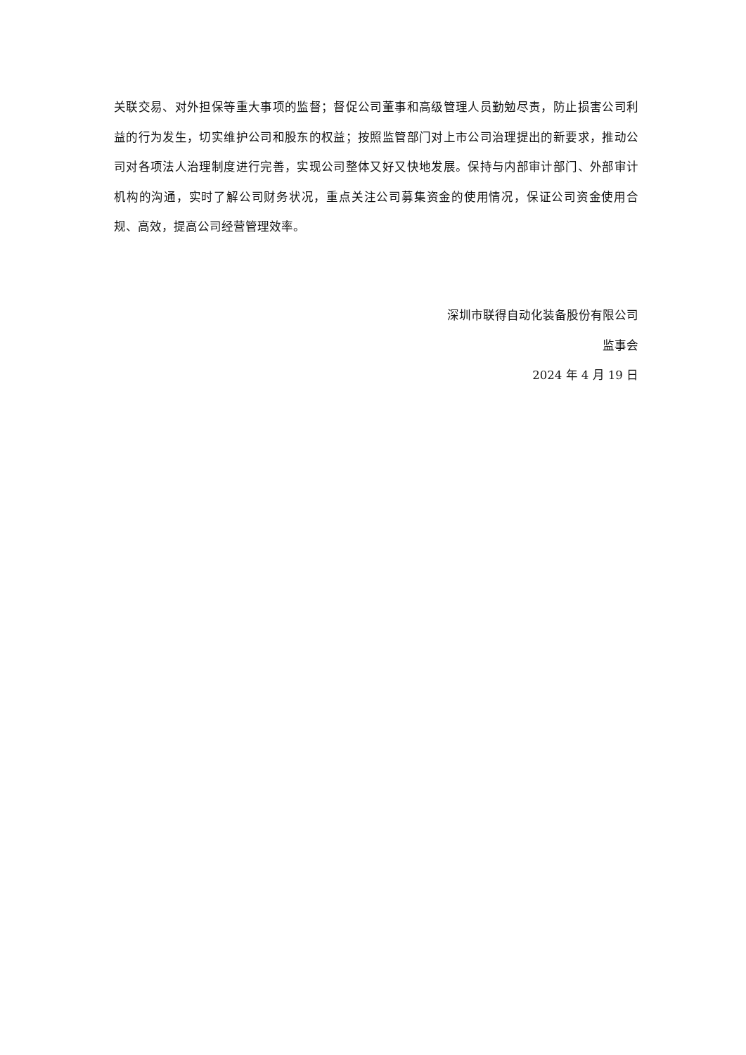关联交易、对外担保等重大事项的监督；督促公司董事和高级管理人员勤勉尽责，防止损害公司利益的行为发生，切实维护公司和股东的权益；按照监管部门对上市公司治理提出的新要求，推动公司对各项法人治理制度进行完善，实现公司整体又好又快地发展。保持与内部审计部门、外部审计机构的沟通，实时了解公司财务状况，重点关注公司募集资金的使用情况，保证公司资金使用合规、高效，提高公司经营管理效率。
深圳市联得自动化装备股份有限公司
监事会
2024 年 4 月 19 日